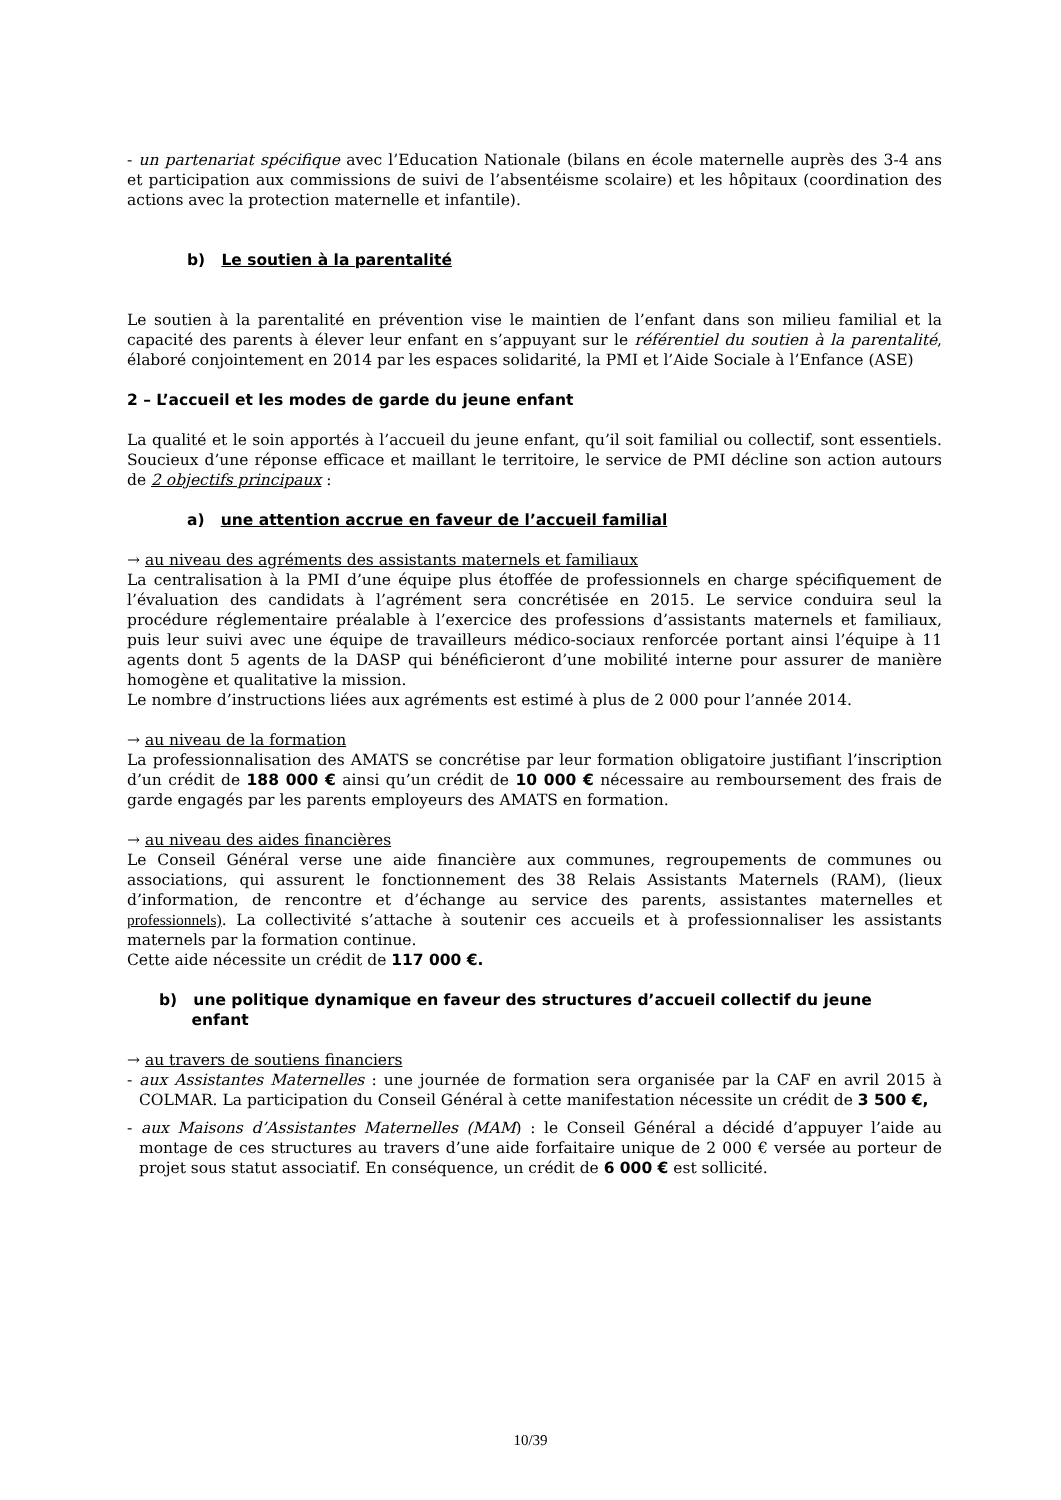- un partenariat spécifique avec l’Education Nationale (bilans en école maternelle auprès des 3-4 ans et participation aux commissions de suivi de l’absentéisme scolaire) et les hôpitaux (coordination des actions avec la protection maternelle et infantile).
b) Le soutien à la parentalité
Le soutien à la parentalité en prévention vise le maintien de l’enfant dans son milieu familial et la capacité des parents à élever leur enfant en s’appuyant sur le référentiel du soutien à la parentalité, élaboré conjointement en 2014 par les espaces solidarité, la PMI et l’Aide Sociale à l’Enfance (ASE)
2 – L’accueil et les modes de garde du jeune enfant
La qualité et le soin apportés à l’accueil du jeune enfant, qu’il soit familial ou collectif, sont essentiels. Soucieux d’une réponse efficace et maillant le territoire, le service de PMI décline son action autours de 2 objectifs principaux :
a) une attention accrue en faveur de l’accueil familial
→ au niveau des agréments des assistants maternels et familiaux
La centralisation à la PMI d’une équipe plus étoffée de professionnels en charge spécifiquement de l’évaluation des candidats à l’agrément sera concrétisée en 2015. Le service conduira seul la procédure réglementaire préalable à l’exercice des professions d’assistants maternels et familiaux, puis leur suivi avec une équipe de travailleurs médico-sociaux renforcée portant ainsi l’équipe à 11 agents dont 5 agents de la DASP qui bénéficieront d’une mobilité interne pour assurer de manière homogène et qualitative la mission.
Le nombre d’instructions liées aux agréments est estimé à plus de 2 000 pour l’année 2014.
→ au niveau de la formation
La professionnalisation des AMATS se concrétise par leur formation obligatoire justifiant l’inscription d’un crédit de 188 000 € ainsi qu’un crédit de 10 000 € nécessaire au remboursement des frais de garde engagés par les parents employeurs des AMATS en formation.
→ au niveau des aides financières
Le Conseil Général verse une aide financière aux communes, regroupements de communes ou associations, qui assurent le fonctionnement des 38 Relais Assistants Maternels (RAM), (lieux d’information, de rencontre et d’échange au service des parents, assistantes maternelles et professionnels). La collectivité s’attache à soutenir ces accueils et à professionnaliser les assistants maternels par la formation continue.
Cette aide nécessite un crédit de 117 000 €.
b) une politique dynamique en faveur des structures d’accueil collectif du jeune
enfant
→ au travers de soutiens financiers
- aux Assistantes Maternelles : une journée de formation sera organisée par la CAF en avril 2015 à COLMAR. La participation du Conseil Général à cette manifestation nécessite un crédit de 3 500 €,
- aux Maisons d’Assistantes Maternelles (MAM) : le Conseil Général a décidé d’appuyer l’aide au montage de ces structures au travers d’une aide forfaitaire unique de 2 000 € versée au porteur de projet sous statut associatif. En conséquence, un crédit de 6 000 € est sollicité.
10/39